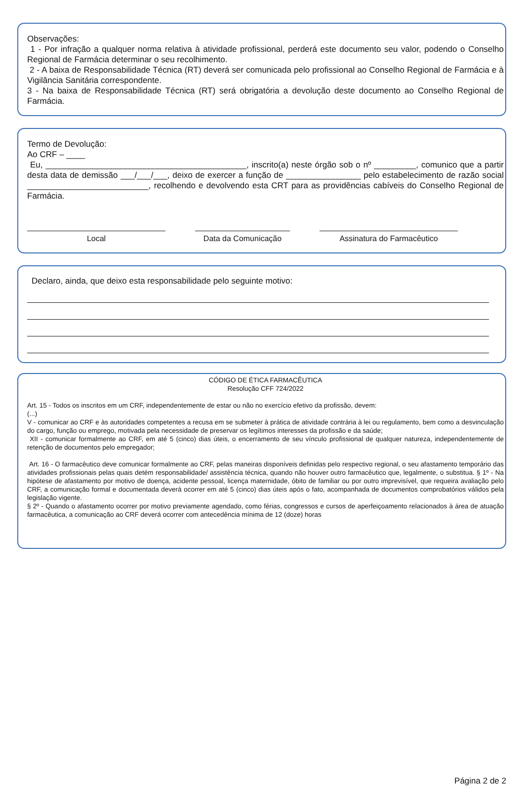Observações:
1 - Por infração a qualquer norma relativa à atividade profissional, perderá este documento seu valor, podendo o Conselho Regional de Farmácia determinar o seu recolhimento.
2 - A baixa de Responsabilidade Técnica (RT) deverá ser comunicada pelo profissional ao Conselho Regional de Farmácia e à Vigilância Sanitária correspondente.
3 - Na baixa de Responsabilidade Técnica (RT) será obrigatória a devolução deste documento ao Conselho Regional de Farmácia.
Termo de Devolução:
Ao CRF – ____
Eu, ___________________________________________, inscrito(a) neste órgão sob o nº _________, comunico que a partir desta data de demissão ___/___/___, deixo de exercer a função de ________________ pelo estabelecimento de razão social __________________________, recolhendo e devolvendo esta CRT para as providências cabíveis do Conselho Regional de Farmácia.
Local Data da Comunicação Assinatura do Farmacêutico
Declaro, ainda, que deixo esta responsabilidade pelo seguinte motivo:
CÓDIGO DE ÉTICA FARMACÊUTICA
Resolução CFF 724/2022
Art. 15 - Todos os inscritos em um CRF, independentemente de estar ou não no exercício efetivo da profissão, devem:
(...)
V - comunicar ao CRF e às autoridades competentes a recusa em se submeter à prática de atividade contrária à lei ou regulamento, bem como a desvinculação do cargo, função ou emprego, motivada pela necessidade de preservar os legítimos interesses da profissão e da saúde;
XII - comunicar formalmente ao CRF, em até 5 (cinco) dias úteis, o encerramento de seu vínculo profissional de qualquer natureza, independentemente de retenção de documentos pelo empregador;
Art. 16 - O farmacêutico deve comunicar formalmente ao CRF, pelas maneiras disponíveis definidas pelo respectivo regional, o seu afastamento temporário das atividades profissionais pelas quais detém responsabilidade/ assistência técnica, quando não houver outro farmacêutico que, legalmente, o substitua. § 1º - Na hipótese de afastamento por motivo de doença, acidente pessoal, licença maternidade, óbito de familiar ou por outro imprevisível, que requeira avaliação pelo CRF, a comunicação formal e documentada deverá ocorrer em até 5 (cinco) dias úteis após o fato, acompanhada de documentos comprobatórios válidos pela legislação vigente.
§ 2º - Quando o afastamento ocorrer por motivo previamente agendado, como férias, congressos e cursos de aperfeiçoamento relacionados à área de atuação farmacêutica, a comunicação ao CRF deverá ocorrer com antecedência mínima de 12 (doze) horas
Página 2 de 2